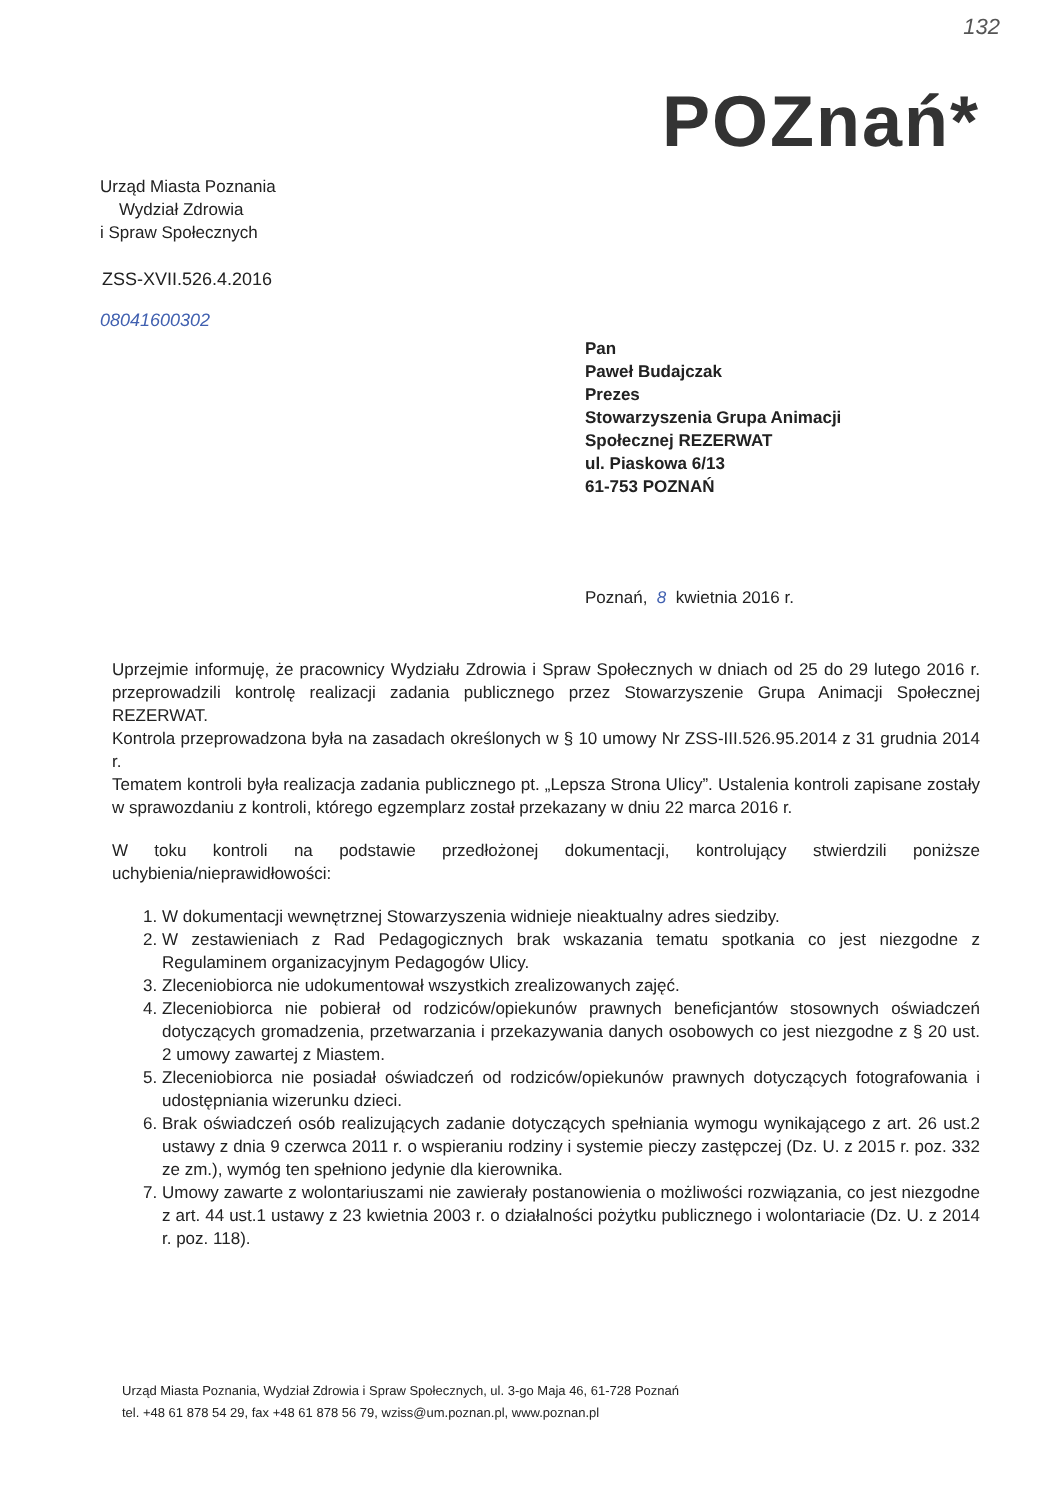132
Urząd Miasta Poznania
Wydział Zdrowia
i Spraw Społecznych
POZnań*
ZSS-XVII.526.4.2016
08041600302
Pan
Paweł Budajczak
Prezes
Stowarzyszenia Grupa Animacji
Społecznej REZERWAT
ul. Piaskowa 6/13
61-753 POZNAŃ
Poznań, 8 kwietnia 2016 r.
Uprzejmie informuję, że pracownicy Wydziału Zdrowia i Spraw Społecznych w dniach od 25 do 29 lutego 2016 r. przeprowadzili kontrolę realizacji zadania publicznego przez Stowarzyszenie Grupa Animacji Społecznej REZERWAT.
Kontrola przeprowadzona była na zasadach określonych w § 10 umowy Nr ZSS-III.526.95.2014 z 31 grudnia 2014 r.
Tematem kontroli była realizacja zadania publicznego pt. „Lepsza Strona Ulicy”. Ustalenia kontroli zapisane zostały w sprawozdaniu z kontroli, którego egzemplarz został przekazany w dniu 22 marca 2016 r.
W toku kontroli na podstawie przedłożonej dokumentacji, kontrolujący stwierdzili poniższe uchybienia/nieprawidłowości:
1. W dokumentacji wewnętrznej Stowarzyszenia widnieje nieaktualny adres siedziby.
2. W zestawieniach z Rad Pedagogicznych brak wskazania tematu spotkania co jest niezgodne z Regulaminem organizacyjnym Pedagogów Ulicy.
3. Zleceniobiorca nie udokumentował wszystkich zrealizowanych zajęć.
4. Zleceniobiorca nie pobierał od rodziców/opiekunów prawnych beneficjantów stosownych oświadczeń dotyczących gromadzenia, przetwarzania i przekazywania danych osobowych co jest niezgodne z § 20 ust. 2 umowy zawartej z Miastem.
5. Zleceniobiorca nie posiadał oświadczeń od rodziców/opiekunów prawnych dotyczących fotografowania i udostępniania wizerunku dzieci.
6. Brak oświadczeń osób realizujących zadanie dotyczących spełniania wymogu wynikającego z art. 26 ust.2 ustawy z dnia 9 czerwca 2011 r. o wspieraniu rodziny i systemie pieczy zastępczej (Dz. U. z 2015 r. poz. 332 ze zm.), wymóg ten spełniono jedynie dla kierownika.
7. Umowy zawarte z wolontariuszami nie zawierały postanowienia o możliwości rozwiązania, co jest niezgodne z art. 44 ust.1 ustawy z 23 kwietnia 2003 r. o działalności pożytku publicznego i wolontariacie (Dz. U. z 2014 r. poz. 118).
Urząd Miasta Poznania, Wydział Zdrowia i Spraw Społecznych, ul. 3-go Maja 46, 61-728 Poznań
tel. +48 61 878 54 29, fax +48 61 878 56 79, wziss@um.poznan.pl, www.poznan.pl